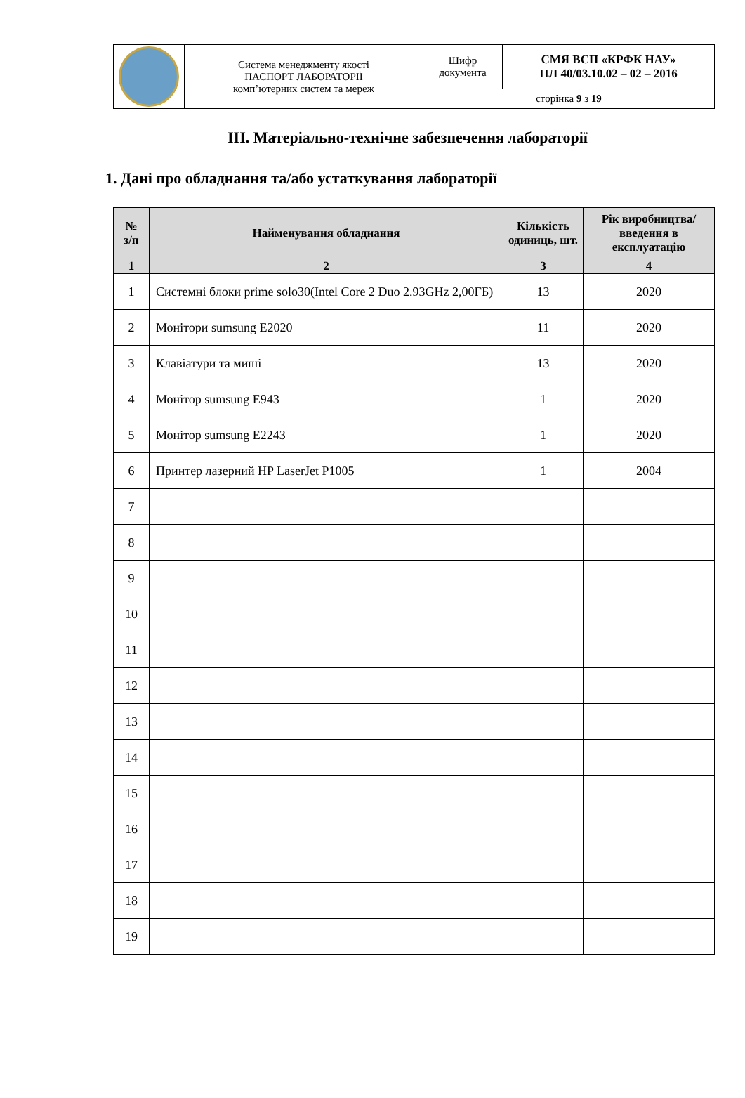| | Система менеджменту якості ПАСПОРТ ЛАБОРАТОРІЇ комп’ютерних систем та мереж | Шифр документа | СМЯ ВСП «КРФК НАУ» ПЛ 40/03.10.02 – 02 – 2016 |
| | | сторінка 9 з 19 | |
ІІІ. Матеріально-технічне забезпечення лабораторії
1. Дані про обладнання та/або устаткування лабораторії
| № з/п | Найменування обладнання | Кількість одиниць, шт. | Рік виробництва/ введення в експлуатацію |
| --- | --- | --- | --- |
| 1 | 2 | 3 | 4 |
| 1 | Системні блоки prime solo30(Intel Core 2 Duo 2.93GHz 2,00ГБ) | 13 | 2020 |
| 2 | Монітори sumsung E2020 | 11 | 2020 |
| 3 | Клавіатури та миші | 13 | 2020 |
| 4 | Монітор sumsung E943 | 1 | 2020 |
| 5 | Монітор sumsung E2243 | 1 | 2020 |
| 6 | Принтер лазерний HP LaserJet P1005 | 1 | 2004 |
| 7 | | | |
| 8 | | | |
| 9 | | | |
| 10 | | | |
| 11 | | | |
| 12 | | | |
| 13 | | | |
| 14 | | | |
| 15 | | | |
| 16 | | | |
| 17 | | | |
| 18 | | | |
| 19 | | | |